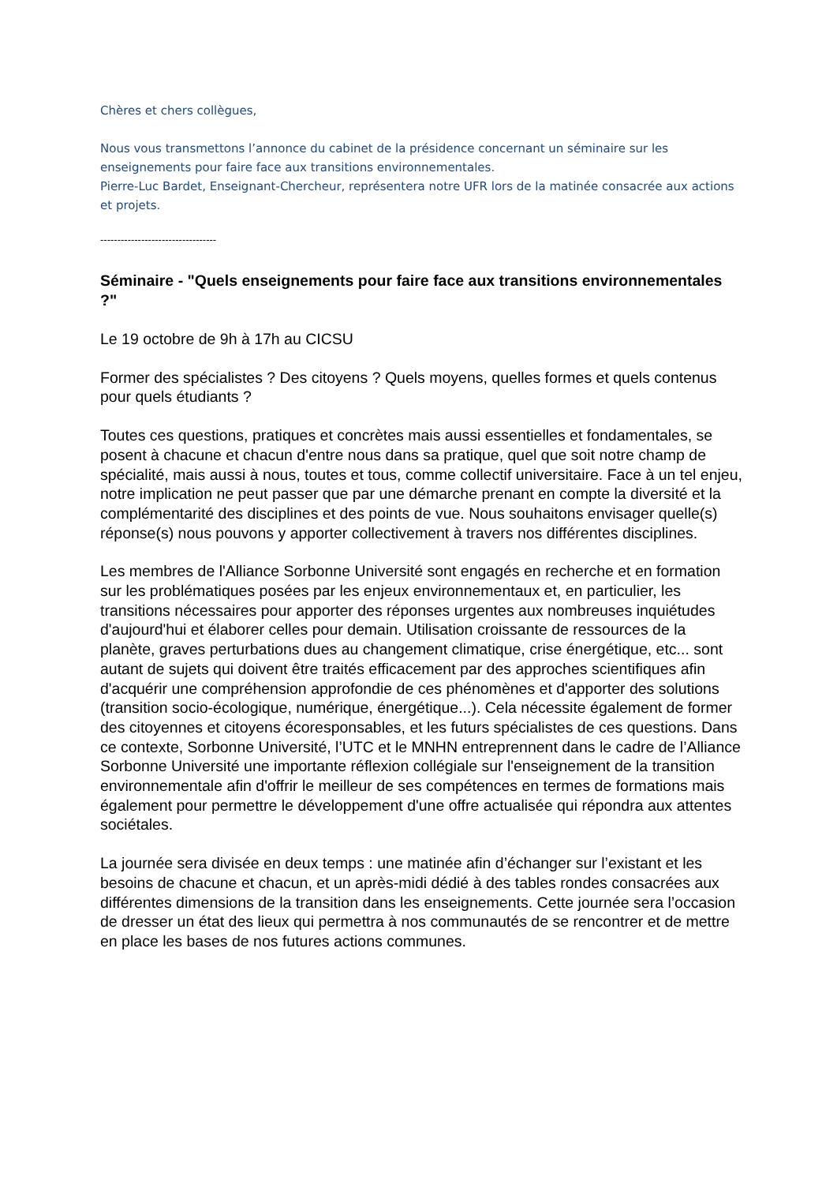Chères et chers collègues,
Nous vous transmettons l’annonce du cabinet de la présidence concernant un séminaire sur les enseignements pour faire face aux transitions environnementales.
Pierre-Luc Bardet, Enseignant-Chercheur, représentera notre UFR lors de la matinée consacrée aux actions et projets.
----------------------------------
Séminaire - "Quels enseignements pour faire face aux transitions environnementales ?"
Le 19 octobre de 9h à 17h au CICSU
Former des spécialistes ? Des citoyens ? Quels moyens, quelles formes et quels contenus pour quels étudiants ?
Toutes ces questions, pratiques et concrètes mais aussi essentielles et fondamentales, se posent à chacune et chacun d'entre nous dans sa pratique, quel que soit notre champ de spécialité, mais aussi à nous, toutes et tous, comme collectif universitaire. Face à un tel enjeu, notre implication ne peut passer que par une démarche prenant en compte la diversité et la complémentarité des disciplines et des points de vue. Nous souhaitons envisager quelle(s) réponse(s) nous pouvons y apporter collectivement à travers nos différentes disciplines.
Les membres de l'Alliance Sorbonne Université sont engagés en recherche et en formation sur les problématiques posées par les enjeux environnementaux et, en particulier, les transitions nécessaires pour apporter des réponses urgentes aux nombreuses inquiétudes d'aujourd'hui et élaborer celles pour demain. Utilisation croissante de ressources de la planète, graves perturbations dues au changement climatique, crise énergétique, etc... sont autant de sujets qui doivent être traités efficacement par des approches scientifiques afin d'acquérir une compréhension approfondie de ces phénomènes et d'apporter des solutions (transition socio-écologique, numérique, énergétique...). Cela nécessite également de former des citoyennes et citoyens écoresponsables, et les futurs spécialistes de ces questions. Dans ce contexte, Sorbonne Université, l’UTC et le MNHN entreprennent dans le cadre de l’Alliance Sorbonne Université une importante réflexion collégiale sur l'enseignement de la transition environnementale afin d'offrir le meilleur de ses compétences en termes de formations mais également pour permettre le développement d'une offre actualisée qui répondra aux attentes sociétales.
La journée sera divisée en deux temps : une matinée afin d’échanger sur l’existant et les besoins de chacune et chacun, et un après-midi dédié à des tables rondes consacrées aux différentes dimensions de la transition dans les enseignements. Cette journée sera l’occasion de dresser un état des lieux qui permettra à nos communautés de se rencontrer et de mettre en place les bases de nos futures actions communes.